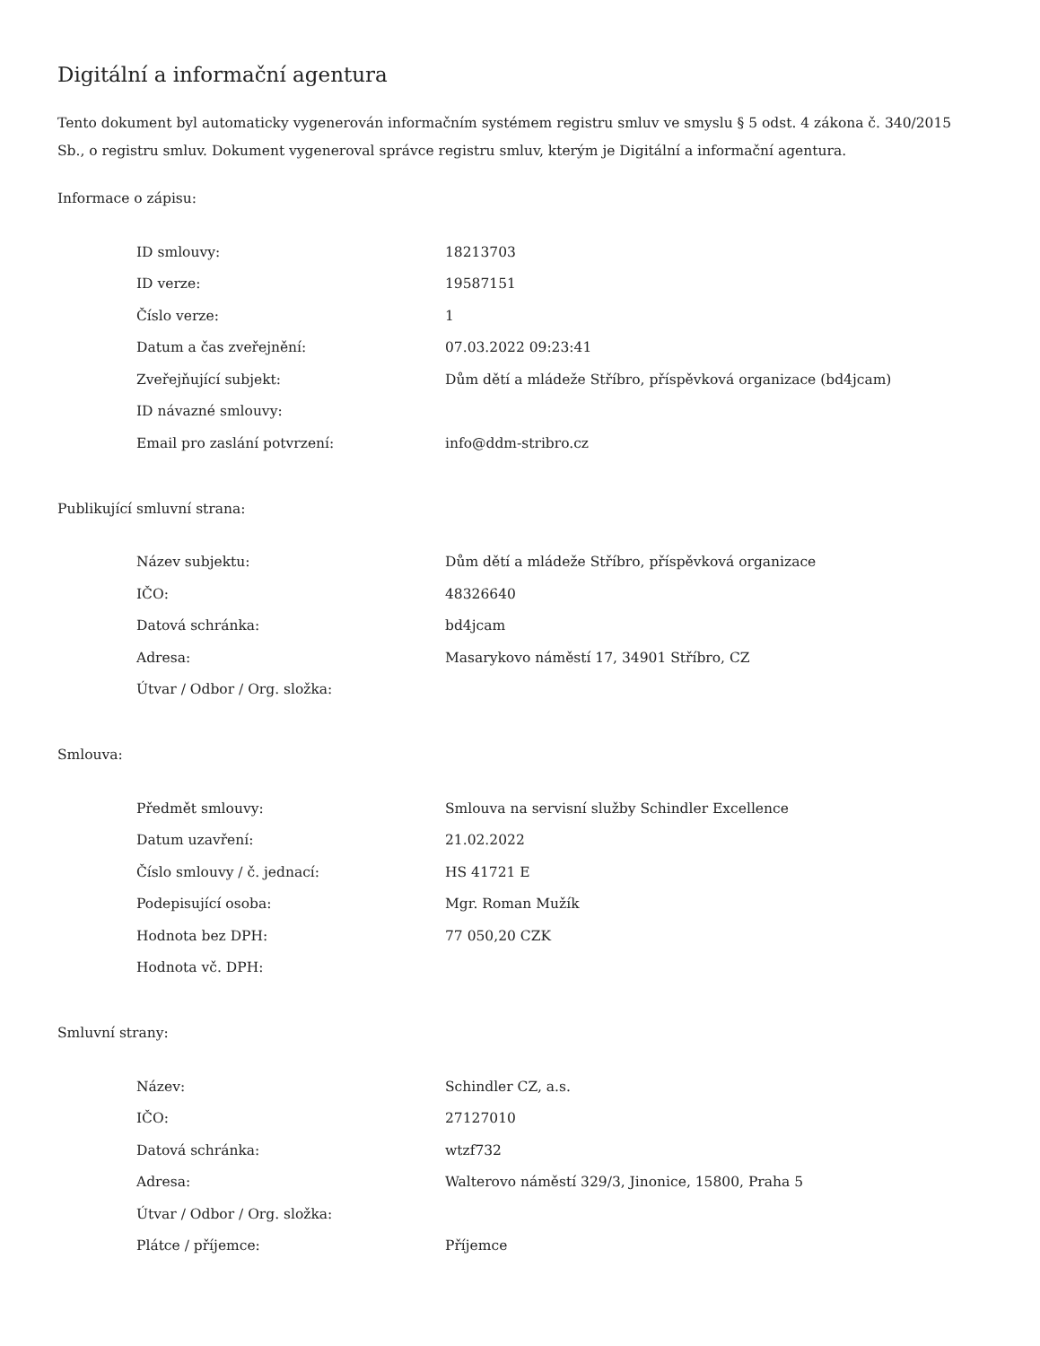Digitální a informační agentura
Tento dokument byl automaticky vygenerován informačním systémem registru smluv ve smyslu § 5 odst. 4 zákona č. 340/2015 Sb., o registru smluv. Dokument vygeneroval správce registru smluv, kterým je Digitální a informační agentura.
Informace o zápisu:
| ID smlouvy: | 18213703 |
| ID verze: | 19587151 |
| Číslo verze: | 1 |
| Datum a čas zveřejnění: | 07.03.2022 09:23:41 |
| Zveřejňující subjekt: | Dům dětí a mládeže Stříbro, příspěvková organizace (bd4jcam) |
| ID návazné smlouvy: | |
| Email pro zaslání potvrzení: | info@ddm-stribro.cz |
Publikující smluvní strana:
| Název subjektu: | Dům dětí a mládeže Stříbro, příspěvková organizace |
| IČO: | 48326640 |
| Datová schránka: | bd4jcam |
| Adresa: | Masarykovo náměstí 17, 34901 Stříbro, CZ |
| Útvar / Odbor / Org. složka: | |
Smlouva:
| Předmět smlouvy: | Smlouva na servisní služby Schindler Excellence |
| Datum uzavření: | 21.02.2022 |
| Číslo smlouvy / č. jednací: | HS 41721 E |
| Podepisující osoba: | Mgr. Roman Mužík |
| Hodnota bez DPH: | 77 050,20 CZK |
| Hodnota vč. DPH: | |
Smluvní strany:
| Název: | Schindler CZ, a.s. |
| IČO: | 27127010 |
| Datová schránka: | wtzf732 |
| Adresa: | Walterovo náměstí 329/3, Jinonice, 15800, Praha 5 |
| Útvar / Odbor / Org. složka: | |
| Plátce / příjemce: | Příjemce |